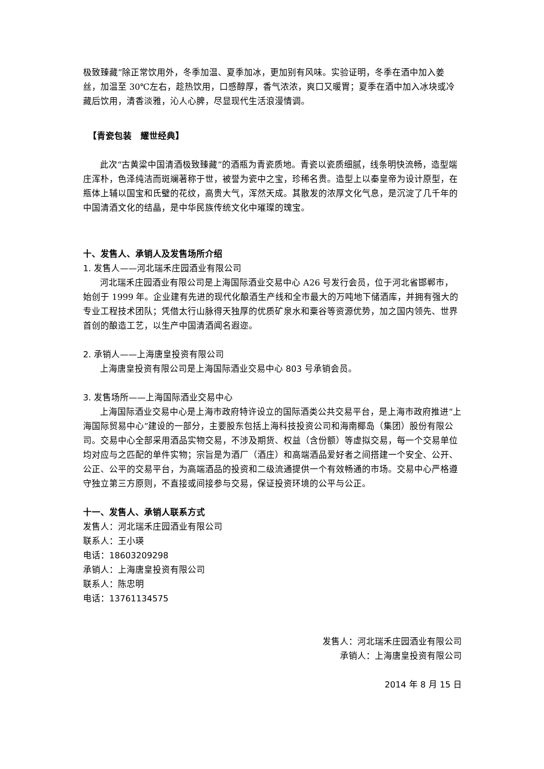极致臻藏”除正常饮用外，冬季加温、夏季加冰，更加别有风味。实验证明，冬季在酒中加入姜丝，加温至 30℃左右，趁热饮用，口感醇厚，香气浓浓，爽口又暖胃；夏季在酒中加入冰块或冷藏后饮用，清香淡雅，沁人心脾，尽显现代生活浪漫情调。
【青瓷包装　耀世经典】
此次“古黄粱中国清酒极致臻藏”的酒瓶为青瓷质地。青瓷以瓷质细腻，线条明快流畅，造型端庄浑朴，色泽纯洁而斑斓著称于世，被誉为瓷中之宝，珍稀名贵。造型上以秦皇帝为设计原型，在瓶体上辅以国宝和氏璧的花纹，高贵大气，浑然天成。其散发的浓厚文化气息，是沉淀了几千年的中国清酒文化的结晶，是中华民族传统文化中璀璨的瑰宝。
十、发售人、承销人及发售场所介绍
1. 发售人——河北瑞禾庄园酒业有限公司
河北瑞禾庄园酒业有限公司是上海国际酒业交易中心 A26 号发行会员，位于河北省邯郸市，始创于 1999 年。企业建有先进的现代化酿酒生产线和全市最大的万吨地下储酒库，并拥有强大的专业工程技术团队；凭借太行山脉得天独厚的优质矿泉水和粟谷等资源优势，加之国内领先、世界首创的酿造工艺，以生产中国清酒闻名遐迩。
2. 承销人——上海唐皇投资有限公司
上海唐皇投资有限公司是上海国际酒业交易中心 803 号承销会员。
3. 发售场所——上海国际酒业交易中心
上海国际酒业交易中心是上海市政府特许设立的国际酒类公共交易平台，是上海市政府推进“上海国际贸易中心”建设的一部分，主要股东包括上海科技投资公司和海南椰岛（集团）股份有限公司。交易中心全部采用酒品实物交易，不涉及期货、权益（含份额）等虚拟交易，每一个交易单位均对应与之匹配的单件实物；宗旨是为酒厂（酒庄）和高端酒品爱好者之间搭建一个安全、公开、公正、公平的交易平台，为高端酒品的投资和二级流通提供一个有效畅通的市场。交易中心严格遵守独立第三方原则，不直接或间接参与交易，保证投资环境的公平与公正。
十一、发售人、承销人联系方式
发售人：河北瑞禾庄园酒业有限公司
联系人：王小瑛
电话：18603209298
承销人：上海唐皇投资有限公司
联系人：陈忠明
电话：13761134575
发售人：河北瑞禾庄园酒业有限公司
承销人：上海唐皇投资有限公司
2014 年 8 月 15 日